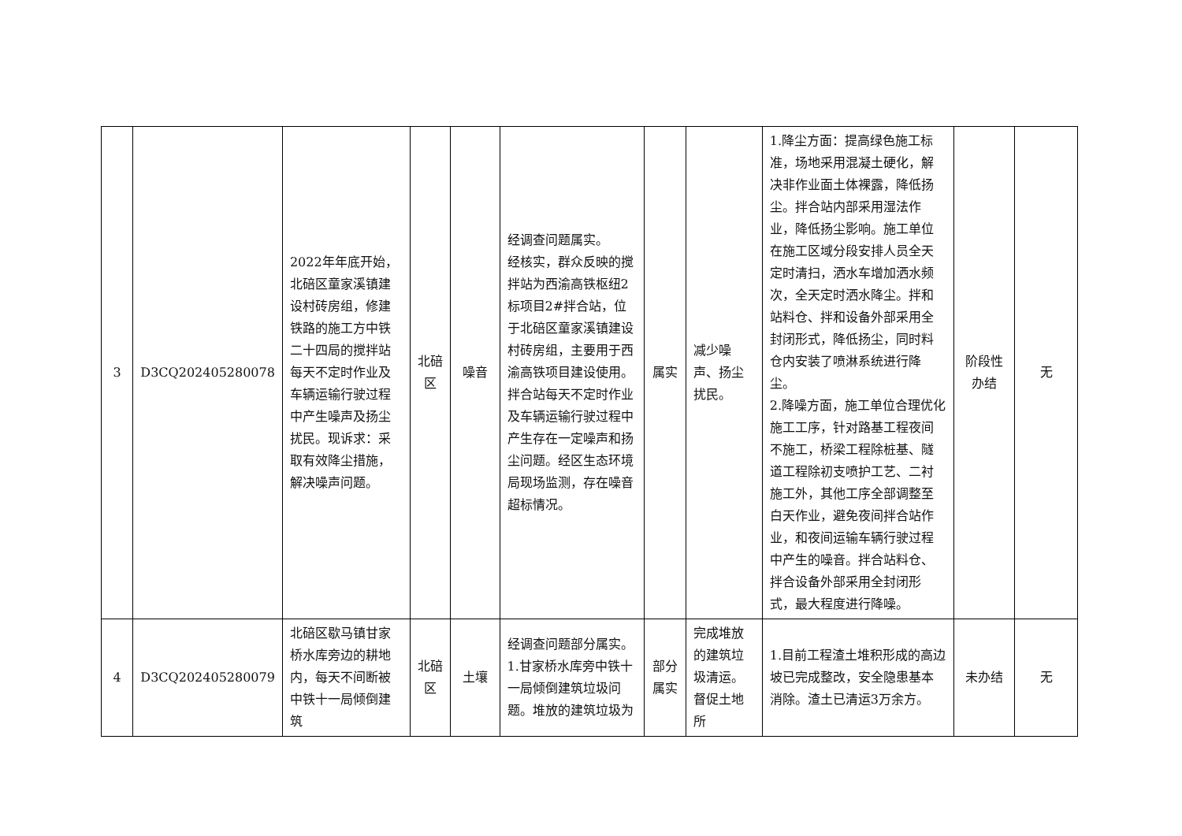| 3 | D3CQ202405280078 | 2022年年底开始，北碚区童家溪镇建设村砖房组，修建铁路的施工方中铁二十四局的搅拌站每天不定时作业及车辆运输行驶过程中产生噪声及扬尘扰民。现诉求：采取有效降尘措施，解决噪声问题。 | 北碚区 | 噪音 | 经调查问题属实。 经核实，群众反映的搅拌站为西渝高铁枢纽2标项目2#拌合站，位于北碚区童家溪镇建设村砖房组，主要用于西渝高铁项目建设使用。拌合站每天不定时作业及车辆运输行驶过程中产生存在一定噪声和扬尘问题。经区生态环境局现场监测，存在噪音超标情况。 | 属实 | 减少噪声、扬尘扰民。 | 1.降尘方面：提高绿色施工标准，场地采用混凝土硬化，解决非作业面土体裸露，降低扬尘。拌合站内部采用湿法作业，降低扬尘影响。施工单位在施工区域分段安排人员全天定时清扫，洒水车增加洒水频次，全天定时洒水降尘。拌和站料仓、拌和设备外部采用全封闭形式，降低扬尘，同时料仓内安装了喷淋系统进行降尘。 2.降噪方面，施工单位合理优化施工工序，针对路基工程夜间不施工，桥梁工程除桩基、隧道工程除初支喷护工艺、二衬施工外，其他工序全部调整至白天作业，避免夜间拌合站作业，和夜间运输车辆行驶过程中产生的噪音。拌合站料仓、拌合设备外部采用全封闭形式，最大程度进行降噪。 | 阶段性办结 | 无 |
| 4 | D3CQ202405280079 | 北碚区歇马镇甘家桥水库旁边的耕地内，每天不间断被中铁十一局倾倒建筑 | 北碚区 | 土壤 | 经调查问题部分属实。 1.甘家桥水库旁中铁十一局倾倒建筑垃圾问题。堆放的建筑垃圾为 | 部分属实 | 完成堆放的建筑垃圾清运。督促土地所 | 1.目前工程渣土堆积形成的高边坡已完成整改，安全隐患基本消除。渣土已清运3万余方。 | 未办结 | 无 |